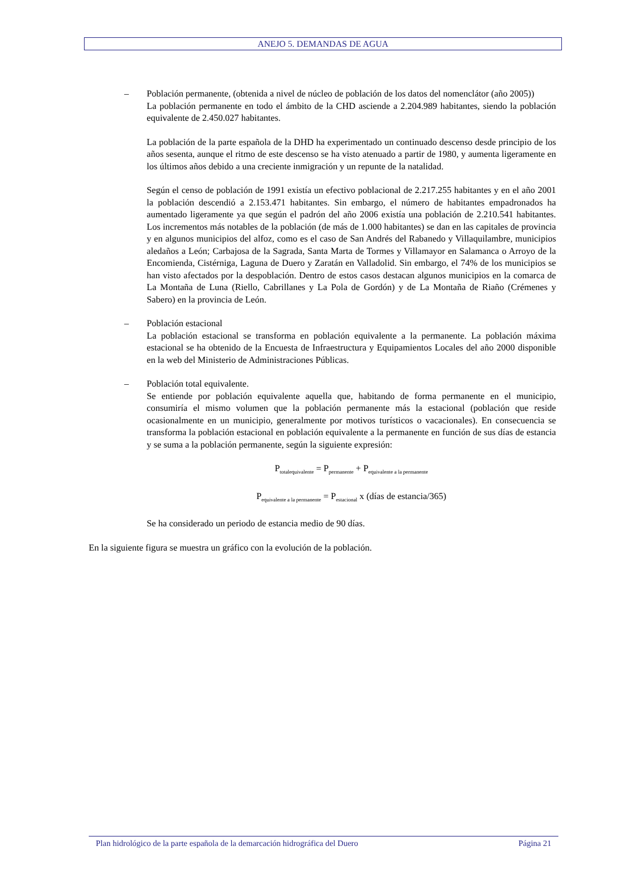ANEJO 5. DEMANDAS DE AGUA
– Población permanente, (obtenida a nivel de núcleo de población de los datos del nomenclátor (año 2005))
La población permanente en todo el ámbito de la CHD asciende a 2.204.989 habitantes, siendo la población equivalente de 2.450.027 habitantes.
La población de la parte española de la DHD ha experimentado un continuado descenso desde principio de los años sesenta, aunque el ritmo de este descenso se ha visto atenuado a partir de 1980, y aumenta ligeramente en los últimos años debido a una creciente inmigración y un repunte de la natalidad.
Según el censo de población de 1991 existía un efectivo poblacional de 2.217.255 habitantes y en el año 2001 la población descendió a 2.153.471 habitantes. Sin embargo, el número de habitantes empadronados ha aumentado ligeramente ya que según el padrón del año 2006 existía una población de 2.210.541 habitantes. Los incrementos más notables de la población (de más de 1.000 habitantes) se dan en las capitales de provincia y en algunos municipios del alfoz, como es el caso de San Andrés del Rabanedo y Villaquilambre, municipios aledaños a León; Carbajosa de la Sagrada, Santa Marta de Tormes y Villamayor en Salamanca o Arroyo de la Encomienda, Cistérniga, Laguna de Duero y Zaratán en Valladolid. Sin embargo, el 74% de los municipios se han visto afectados por la despoblación. Dentro de estos casos destacan algunos municipios en la comarca de La Montaña de Luna (Riello, Cabrillanes y La Pola de Gordón) y de La Montaña de Riaño (Crémenes y Sabero) en la provincia de León.
– Población estacional
La población estacional se transforma en población equivalente a la permanente. La población máxima estacional se ha obtenido de la Encuesta de Infraestructura y Equipamientos Locales del año 2000 disponible en la web del Ministerio de Administraciones Públicas.
– Población total equivalente.
Se entiende por población equivalente aquella que, habitando de forma permanente en el municipio, consumiría el mismo volumen que la población permanente más la estacional (población que reside ocasionalmente en un municipio, generalmente por motivos turísticos o vacacionales). En consecuencia se transforma la población estacional en población equivalente a la permanente en función de sus días de estancia y se suma a la población permanente, según la siguiente expresión:
P<sub>totalequivalente</sub> = P<sub>permanente</sub> + P<sub>equivalente a la permanente</sub>
P<sub>equivalente a la permanente</sub> = P<sub>estacional</sub> x (días de estancia/365)
Se ha considerado un periodo de estancia medio de 90 días.
En la siguiente figura se muestra un gráfico con la evolución de la población.
Plan hidrológico de la parte española de la demarcación hidrográfica del Duero Página 21